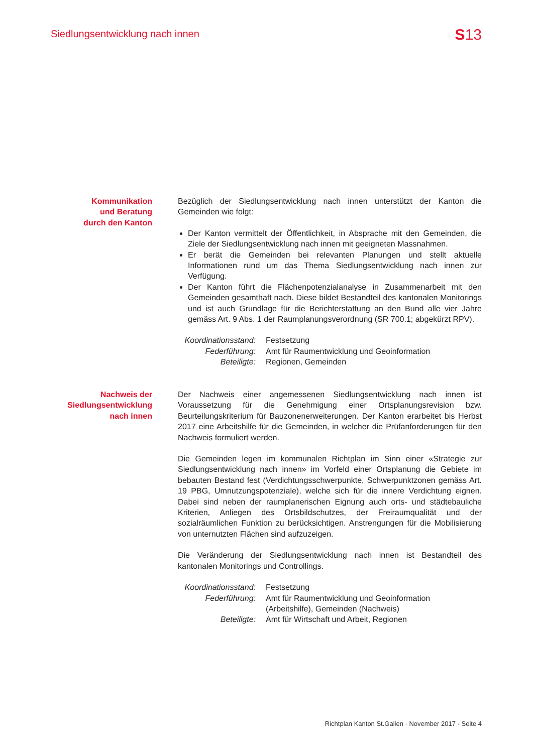Siedlungsentwicklung nach innen S13
Kommunikation
und Beratung
durch den Kanton
Bezüglich der Siedlungsentwicklung nach innen unterstützt der Kanton die Gemeinden wie folgt:
Der Kanton vermittelt der Öffentlichkeit, in Absprache mit den Gemeinden, die Ziele der Siedlungsentwicklung nach innen mit geeigneten Massnahmen.
Er berät die Gemeinden bei relevanten Planungen und stellt aktuelle Informationen rund um das Thema Siedlungsentwicklung nach innen zur Verfügung.
Der Kanton führt die Flächenpotenzialanalyse in Zusammenarbeit mit den Gemeinden gesamthaft nach. Diese bildet Bestandteil des kantonalen Monitorings und ist auch Grundlage für die Berichterstattung an den Bund alle vier Jahre gemäss Art. 9 Abs. 1 der Raumplanungsverordnung (SR 700.1; abgekürzt RPV).
| Koordinationsstand: | Festsetzung |
| Federführung: | Amt für Raumentwicklung und Geoinformation |
| Beteiligte: | Regionen, Gemeinden |
Nachweis der
Siedlungsentwicklung
nach innen
Der Nachweis einer angemessenen Siedlungsentwicklung nach innen ist Voraussetzung für die Genehmigung einer Ortsplanungsrevision bzw. Beurteilungskriterium für Bauzonenerweiterungen. Der Kanton erarbeitet bis Herbst 2017 eine Arbeitshilfe für die Gemeinden, in welcher die Prüfanforderungen für den Nachweis formuliert werden.
Die Gemeinden legen im kommunalen Richtplan im Sinn einer «Strategie zur Siedlungsentwicklung nach innen» im Vorfeld einer Ortsplanung die Gebiete im bebauten Bestand fest (Verdichtungsschwerpunkte, Schwerpunktzonen gemäss Art. 19 PBG, Umnutzungspotenziale), welche sich für die innere Verdichtung eignen. Dabei sind neben der raumplanerischen Eignung auch orts- und städtebauliche Kriterien, Anliegen des Ortsbildschutzes, der Freiraumqualität und der sozialräumlichen Funktion zu berücksichtigen. Anstrengungen für die Mobilisierung von unternutzten Flächen sind aufzuzeigen.
Die Veränderung der Siedlungsentwicklung nach innen ist Bestandteil des kantonalen Monitorings und Controllings.
| Koordinationsstand: | Festsetzung |
| Federführung: | Amt für Raumentwicklung und Geoinformation (Arbeitshilfe), Gemeinden (Nachweis) |
| Beteiligte: | Amt für Wirtschaft und Arbeit, Regionen |
Richtplan Kanton St.Gallen · November 2017 · Seite 4